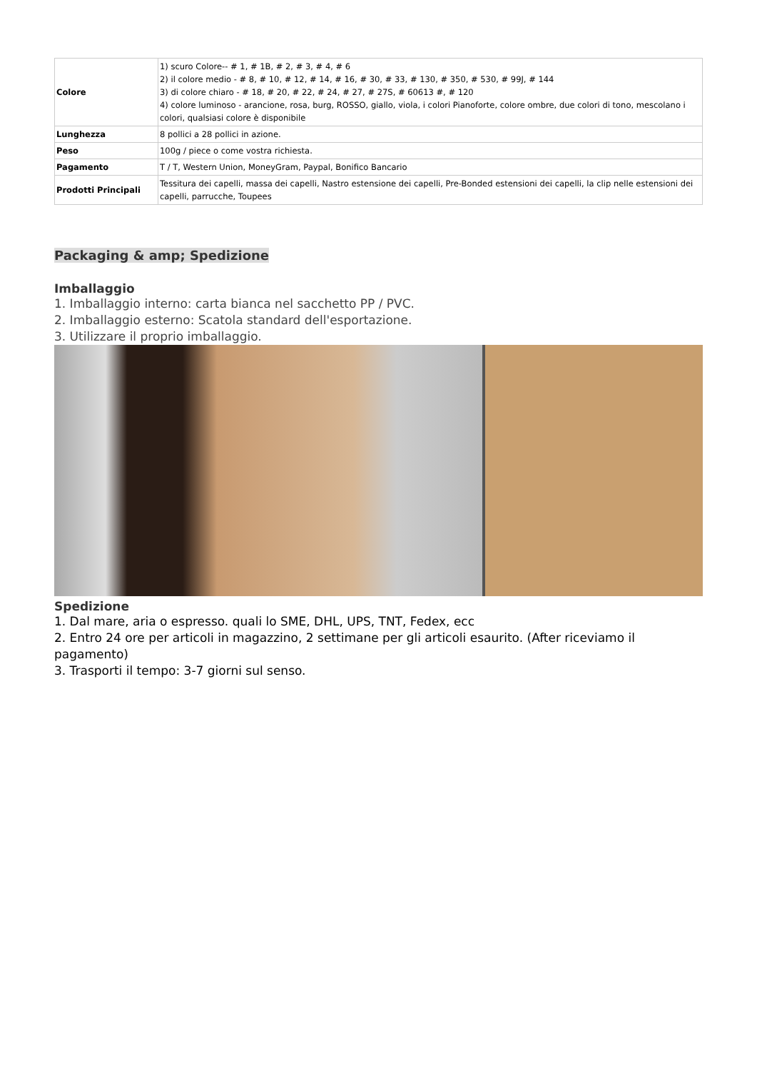| Colore | 1) scuro Colore-- # 1, # 1B, # 2, # 3, # 4, # 6 2) il colore medio - # 8, # 10, # 12, # 14, # 16, # 30, # 33, # 130, # 350, # 530, # 99J, # 144 3) di colore chiaro - # 18, # 20, # 22, # 24, # 27, # 27S, # 60613 #, # 120 4) colore luminoso - arancione, rosa, burg, ROSSO, giallo, viola, i colori Pianoforte, colore ombre, due colori di tono, mescolano i colori, qualsiasi colore è disponibile |
| Lunghezza | 8 pollici a 28 pollici in azione. |
| Peso | 100g / piece o come vostra richiesta. |
| Pagamento | T / T, Western Union, MoneyGram, Paypal, Bonifico Bancario |
| Prodotti Principali | Tessitura dei capelli, massa dei capelli, Nastro estensione dei capelli, Pre-Bonded estensioni dei capelli, la clip nelle estensioni dei capelli, parrucche, Toupees |
Packaging & amp; Spedizione
Imballaggio
1. Imballaggio interno: carta bianca nel sacchetto PP / PVC.
2. Imballaggio esterno: Scatola standard dell'esportazione.
3. Utilizzare il proprio imballaggio.
Spedizione
1. Dal mare, aria o espresso. quali lo SME, DHL, UPS, TNT, Fedex, ecc
2. Entro 24 ore per articoli in magazzino, 2 settimane per gli articoli esaurito. (After riceviamo il pagamento)
3. Trasporti il tempo: 3-7 giorni sul senso.